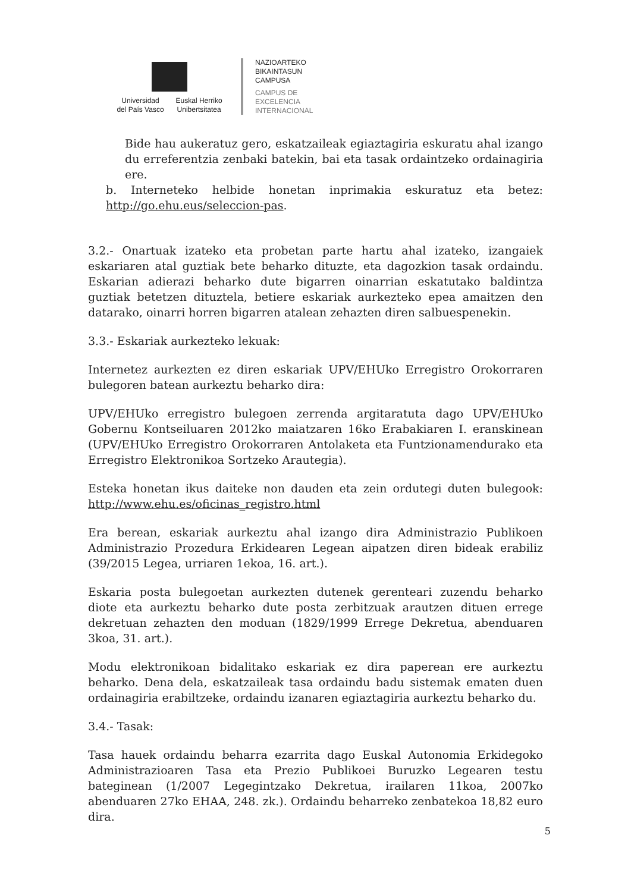Universidad
del País Vasco
Euskal Herriko
Unibertsitatea
NAZIOARTEKO
BIKAINTASUN
CAMPUSA
CAMPUS DE
EXCELENCIA
INTERNACIONAL
Bide hau aukeratuz gero, eskatzaileak egiaztagiria eskuratu ahal izango du erreferentzia zenbaki batekin, bai eta tasak ordaintzeko ordainagiria ere.
b. Interneteko helbide honetan inprimakia eskuratuz eta betez: http://go.ehu.eus/seleccion-pas.
3.2.- Onartuak izateko eta probetan parte hartu ahal izateko, izangaiek eskariaren atal guztiak bete beharko dituzte, eta dagozkion tasak ordaindu. Eskarian adierazi beharko dute bigarren oinarrian eskatutako baldintza guztiak betetzen dituztela, betiere eskariak aurkezteko epea amaitzen den datarako, oinarri horren bigarren atalean zehazten diren salbuespenekin.
3.3.- Eskariak aurkezteko lekuak:
Internetez aurkezten ez diren eskariak UPV/EHUko Erregistro Orokorraren bulegoren batean aurkeztu beharko dira:
UPV/EHUko erregistro bulegoen zerrenda argitaratuta dago UPV/EHUko Gobernu Kontseiluaren 2012ko maiatzaren 16ko Erabakiaren I. eranskinean (UPV/EHUko Erregistro Orokorraren Antolaketa eta Funtzionamendurako eta Erregistro Elektronikoa Sortzeko Arautegia).
Esteka honetan ikus daiteke non dauden eta zein ordutegi duten bulegook: http://www.ehu.es/oficinas_registro.html
Era berean, eskariak aurkeztu ahal izango dira Administrazio Publikoen Administrazio Prozedura Erkidearen Legean aipatzen diren bideak erabiliz (39/2015 Legea, urriaren 1ekoa, 16. art.).
Eskaria posta bulegoetan aurkezten dutenek gerenteari zuzendu beharko diote eta aurkeztu beharko dute posta zerbitzuak arautzen dituen errege dekretuan zehazten den moduan (1829/1999 Errege Dekretua, abenduaren 3koa, 31. art.).
Modu elektronikoan bidalitako eskariak ez dira paperean ere aurkeztu beharko. Dena dela, eskatzaileak tasa ordaindu badu sistemak ematen duen ordainagiria erabiltzeke, ordaindu izanaren egiaztagiria aurkeztu beharko du.
3.4.- Tasak:
Tasa hauek ordaindu beharra ezarrita dago Euskal Autonomia Erkidegoko Administrazioaren Tasa eta Prezio Publikoei Buruzko Legearen testu bateginean (1/2007 Legegintzako Dekretua, irailaren 11koa, 2007ko abenduaren 27ko EHAA, 248. zk.). Ordaindu beharreko zenbatekoa 18,82 euro dira.
5